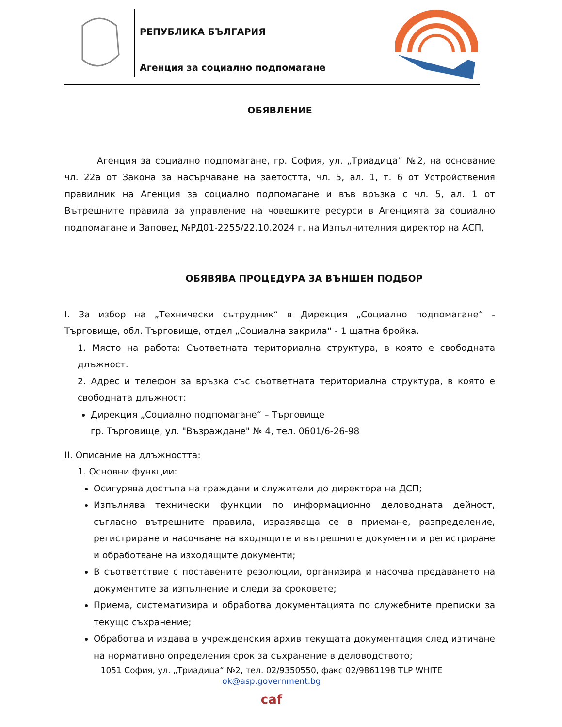РЕПУБЛИКА БЪЛГАРИЯ
Агенция за социално подпомагане
ОБЯВЛЕНИЕ
Агенция за социално подпомагане, гр. София, ул. „Триадица” №2, на основание чл. 22а от Закона за насърчаване на заетостта, чл. 5, ал. 1, т. 6 от Устройствения правилник на Агенция за социално подпомагане и във връзка с чл. 5, ал. 1 от Вътрешните правила за управление на човешките ресурси в Агенцията за социално подпомагане и Заповед №РД01-2255/22.10.2024 г. на Изпълнителния директор на АСП,
ОБЯВЯВА ПРОЦЕДУРА ЗА ВЪНШЕН ПОДБОР
I. За избор на „Технически сътрудник“ в Дирекция „Социално подпомагане“ - Търговище, обл. Търговище, отдел „Социална закрила“ - 1 щатна бройка.
1. Място на работа: Съответната териториална структура, в която е свободната длъжност.
2. Адрес и телефон за връзка със съответната териториална структура, в която е свободната длъжност:
Дирекция „Социално подпомагане“ – Търговище
гр. Търговище, ул. "Възраждане" № 4, тел. 0601/6-26-98
II. Описание на длъжността:
1. Основни функции:
Осигурява достъпа на граждани и служители до директора на ДСП;
Изпълнява технически функции по информационно деловодната дейност, съгласно вътрешните правила, изразяваща се в приемане, разпределение, регистриране и насочване на входящите и вътрешните документи и регистриране и обработване на изходящите документи;
В съответствие с поставените резолюции, организира и насочва предаването на документите за изпълнение и следи за сроковете;
Приема, систематизира и обработва документацията по служебните преписки за текущо съхранение;
Обработва и издава в учрежденския архив текущата документация след изтичане на нормативно определения срок за съхранение в деловодството;
1051 София, ул. „Триадица“ №2, тел. 02/9350550, факс 02/9861198 TLP WHITE
ok@asp.government.bg
caf